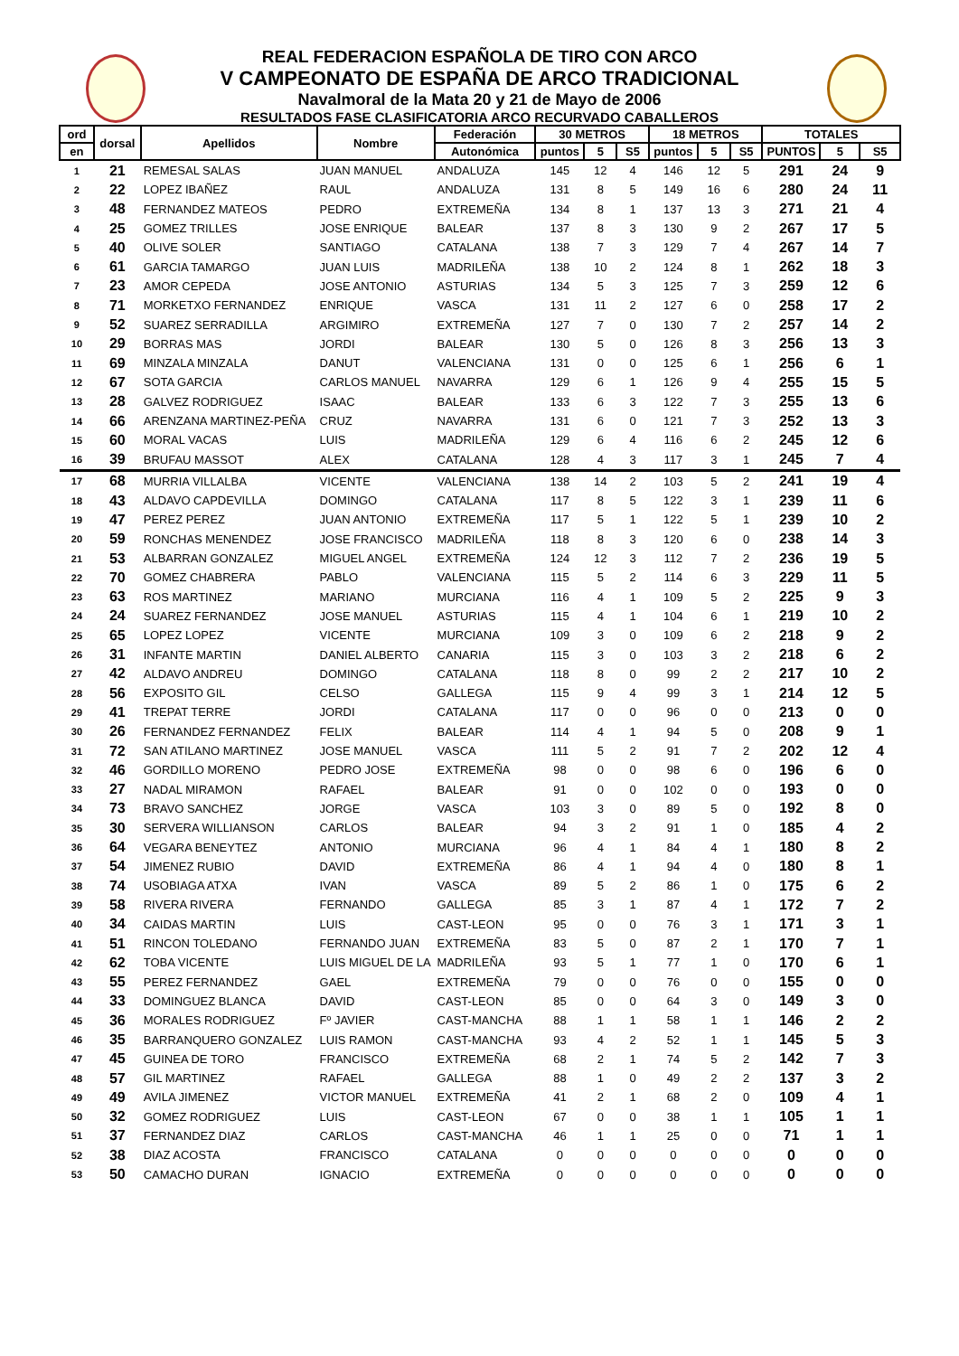REAL FEDERACION ESPAÑOLA DE TIRO CON ARCO
V CAMPEONATO DE ESPAÑA DE ARCO TRADICIONAL
Navalmoral de la Mata 20 y 21 de Mayo de 2006
RESULTADOS FASE CLASIFICATORIA ARCO RECURVADO CABALLEROS
| ord | dorsal | Apellidos | Nombre | Federación | 30 METROS | | | 18 METROS | | | TOTALES | | |
| --- | --- | --- | --- | --- | --- | --- | --- | --- | --- | --- | --- | --- | --- |
| en | | | | Autonómica | puntos | 5 | S5 | puntos | 5 | S5 | PUNTOS | 5 | S5 |
| 1 | 21 | REMESAL SALAS | JUAN MANUEL | ANDALUZA | 145 | 12 | 4 | 146 | 12 | 5 | 291 | 24 | 9 |
| 2 | 22 | LOPEZ IBAÑEZ | RAUL | ANDALUZA | 131 | 8 | 5 | 149 | 16 | 6 | 280 | 24 | 11 |
| 3 | 48 | FERNANDEZ MATEOS | PEDRO | EXTREMEÑA | 134 | 8 | 1 | 137 | 13 | 3 | 271 | 21 | 4 |
| 4 | 25 | GOMEZ TRILLES | JOSE ENRIQUE | BALEAR | 137 | 8 | 3 | 130 | 9 | 2 | 267 | 17 | 5 |
| 5 | 40 | OLIVE SOLER | SANTIAGO | CATALANA | 138 | 7 | 3 | 129 | 7 | 4 | 267 | 14 | 7 |
| 6 | 61 | GARCIA TAMARGO | JUAN LUIS | MADRILEÑA | 138 | 10 | 2 | 124 | 8 | 1 | 262 | 18 | 3 |
| 7 | 23 | AMOR CEPEDA | JOSE ANTONIO | ASTURIAS | 134 | 5 | 3 | 125 | 7 | 3 | 259 | 12 | 6 |
| 8 | 71 | MORKETXO FERNANDEZ | ENRIQUE | VASCA | 131 | 11 | 2 | 127 | 6 | 0 | 258 | 17 | 2 |
| 9 | 52 | SUAREZ SERRADILLA | ARGIMIRO | EXTREMEÑA | 127 | 7 | 0 | 130 | 7 | 2 | 257 | 14 | 2 |
| 10 | 29 | BORRAS MAS | JORDI | BALEAR | 130 | 5 | 0 | 126 | 8 | 3 | 256 | 13 | 3 |
| 11 | 69 | MINZALA MINZALA | DANUT | VALENCIANA | 131 | 0 | 0 | 125 | 6 | 1 | 256 | 6 | 1 |
| 12 | 67 | SOTA GARCIA | CARLOS MANUEL | NAVARRA | 129 | 6 | 1 | 126 | 9 | 4 | 255 | 15 | 5 |
| 13 | 28 | GALVEZ RODRIGUEZ | ISAAC | BALEAR | 133 | 6 | 3 | 122 | 7 | 3 | 255 | 13 | 6 |
| 14 | 66 | ARENZANA MARTINEZ-PEÑA | CRUZ | NAVARRA | 131 | 6 | 0 | 121 | 7 | 3 | 252 | 13 | 3 |
| 15 | 60 | MORAL VACAS | LUIS | MADRILEÑA | 129 | 6 | 4 | 116 | 6 | 2 | 245 | 12 | 6 |
| 16 | 39 | BRUFAU MASSOT | ALEX | CATALANA | 128 | 4 | 3 | 117 | 3 | 1 | 245 | 7 | 4 |
| 17 | 68 | MURRIA VILLALBA | VICENTE | VALENCIANA | 138 | 14 | 2 | 103 | 5 | 2 | 241 | 19 | 4 |
| 18 | 43 | ALDAVO CAPDEVILLA | DOMINGO | CATALANA | 117 | 8 | 5 | 122 | 3 | 1 | 239 | 11 | 6 |
| 19 | 47 | PEREZ PEREZ | JUAN ANTONIO | EXTREMEÑA | 117 | 5 | 1 | 122 | 5 | 1 | 239 | 10 | 2 |
| 20 | 59 | RONCHAS MENENDEZ | JOSE FRANCISCO | MADRILEÑA | 118 | 8 | 3 | 120 | 6 | 0 | 238 | 14 | 3 |
| 21 | 53 | ALBARRAN GONZALEZ | MIGUEL ANGEL | EXTREMEÑA | 124 | 12 | 3 | 112 | 7 | 2 | 236 | 19 | 5 |
| 22 | 70 | GOMEZ CHABRERA | PABLO | VALENCIANA | 115 | 5 | 2 | 114 | 6 | 3 | 229 | 11 | 5 |
| 23 | 63 | ROS MARTINEZ | MARIANO | MURCIANA | 116 | 4 | 1 | 109 | 5 | 2 | 225 | 9 | 3 |
| 24 | 24 | SUAREZ FERNANDEZ | JOSE MANUEL | ASTURIAS | 115 | 4 | 1 | 104 | 6 | 1 | 219 | 10 | 2 |
| 25 | 65 | LOPEZ LOPEZ | VICENTE | MURCIANA | 109 | 3 | 0 | 109 | 6 | 2 | 218 | 9 | 2 |
| 26 | 31 | INFANTE MARTIN | DANIEL ALBERTO | CANARIA | 115 | 3 | 0 | 103 | 3 | 2 | 218 | 6 | 2 |
| 27 | 42 | ALDAVO ANDREU | DOMINGO | CATALANA | 118 | 8 | 0 | 99 | 2 | 2 | 217 | 10 | 2 |
| 28 | 56 | EXPOSITO GIL | CELSO | GALLEGA | 115 | 9 | 4 | 99 | 3 | 1 | 214 | 12 | 5 |
| 29 | 41 | TREPAT TERRE | JORDI | CATALANA | 117 | 0 | 0 | 96 | 0 | 0 | 213 | 0 | 0 |
| 30 | 26 | FERNANDEZ FERNANDEZ | FELIX | BALEAR | 114 | 4 | 1 | 94 | 5 | 0 | 208 | 9 | 1 |
| 31 | 72 | SAN ATILANO MARTINEZ | JOSE MANUEL | VASCA | 111 | 5 | 2 | 91 | 7 | 2 | 202 | 12 | 4 |
| 32 | 46 | GORDILLO MORENO | PEDRO JOSE | EXTREMEÑA | 98 | 0 | 0 | 98 | 6 | 0 | 196 | 6 | 0 |
| 33 | 27 | NADAL MIRAMON | RAFAEL | BALEAR | 91 | 0 | 0 | 102 | 0 | 0 | 193 | 0 | 0 |
| 34 | 73 | BRAVO SANCHEZ | JORGE | VASCA | 103 | 3 | 0 | 89 | 5 | 0 | 192 | 8 | 0 |
| 35 | 30 | SERVERA WILLIANSON | CARLOS | BALEAR | 94 | 3 | 2 | 91 | 1 | 0 | 185 | 4 | 2 |
| 36 | 64 | VEGARA BENEYTEZ | ANTONIO | MURCIANA | 96 | 4 | 1 | 84 | 4 | 1 | 180 | 8 | 2 |
| 37 | 54 | JIMENEZ RUBIO | DAVID | EXTREMEÑA | 86 | 4 | 1 | 94 | 4 | 0 | 180 | 8 | 1 |
| 38 | 74 | USOBIAGA ATXA | IVAN | VASCA | 89 | 5 | 2 | 86 | 1 | 0 | 175 | 6 | 2 |
| 39 | 58 | RIVERA RIVERA | FERNANDO | GALLEGA | 85 | 3 | 1 | 87 | 4 | 1 | 172 | 7 | 2 |
| 40 | 34 | CAIDAS MARTIN | LUIS | CAST-LEON | 95 | 0 | 0 | 76 | 3 | 1 | 171 | 3 | 1 |
| 41 | 51 | RINCON TOLEDANO | FERNANDO JUAN | EXTREMEÑA | 83 | 5 | 0 | 87 | 2 | 1 | 170 | 7 | 1 |
| 42 | 62 | TOBA VICENTE | LUIS MIGUEL DE LA | MADRILEÑA | 93 | 5 | 1 | 77 | 1 | 0 | 170 | 6 | 1 |
| 43 | 55 | PEREZ FERNANDEZ | GAEL | EXTREMEÑA | 79 | 0 | 0 | 76 | 0 | 0 | 155 | 0 | 0 |
| 44 | 33 | DOMINGUEZ BLANCA | DAVID | CAST-LEON | 85 | 0 | 0 | 64 | 3 | 0 | 149 | 3 | 0 |
| 45 | 36 | MORALES RODRIGUEZ | Fº JAVIER | CAST-MANCHA | 88 | 1 | 1 | 58 | 1 | 1 | 146 | 2 | 2 |
| 46 | 35 | BARRANQUERO GONZALEZ | LUIS RAMON | CAST-MANCHA | 93 | 4 | 2 | 52 | 1 | 1 | 145 | 5 | 3 |
| 47 | 45 | GUINEA DE TORO | FRANCISCO | EXTREMEÑA | 68 | 2 | 1 | 74 | 5 | 2 | 142 | 7 | 3 |
| 48 | 57 | GIL MARTINEZ | RAFAEL | GALLEGA | 88 | 1 | 0 | 49 | 2 | 2 | 137 | 3 | 2 |
| 49 | 49 | AVILA JIMENEZ | VICTOR MANUEL | EXTREMEÑA | 41 | 2 | 1 | 68 | 2 | 0 | 109 | 4 | 1 |
| 50 | 32 | GOMEZ RODRIGUEZ | LUIS | CAST-LEON | 67 | 0 | 0 | 38 | 1 | 1 | 105 | 1 | 1 |
| 51 | 37 | FERNANDEZ DIAZ | CARLOS | CAST-MANCHA | 46 | 1 | 1 | 25 | 0 | 0 | 71 | 1 | 1 |
| 52 | 38 | DIAZ ACOSTA | FRANCISCO | CATALANA | 0 | 0 | 0 | 0 | 0 | 0 | 0 | 0 | 0 |
| 53 | 50 | CAMACHO DURAN | IGNACIO | EXTREMEÑA | 0 | 0 | 0 | 0 | 0 | 0 | 0 | 0 | 0 |